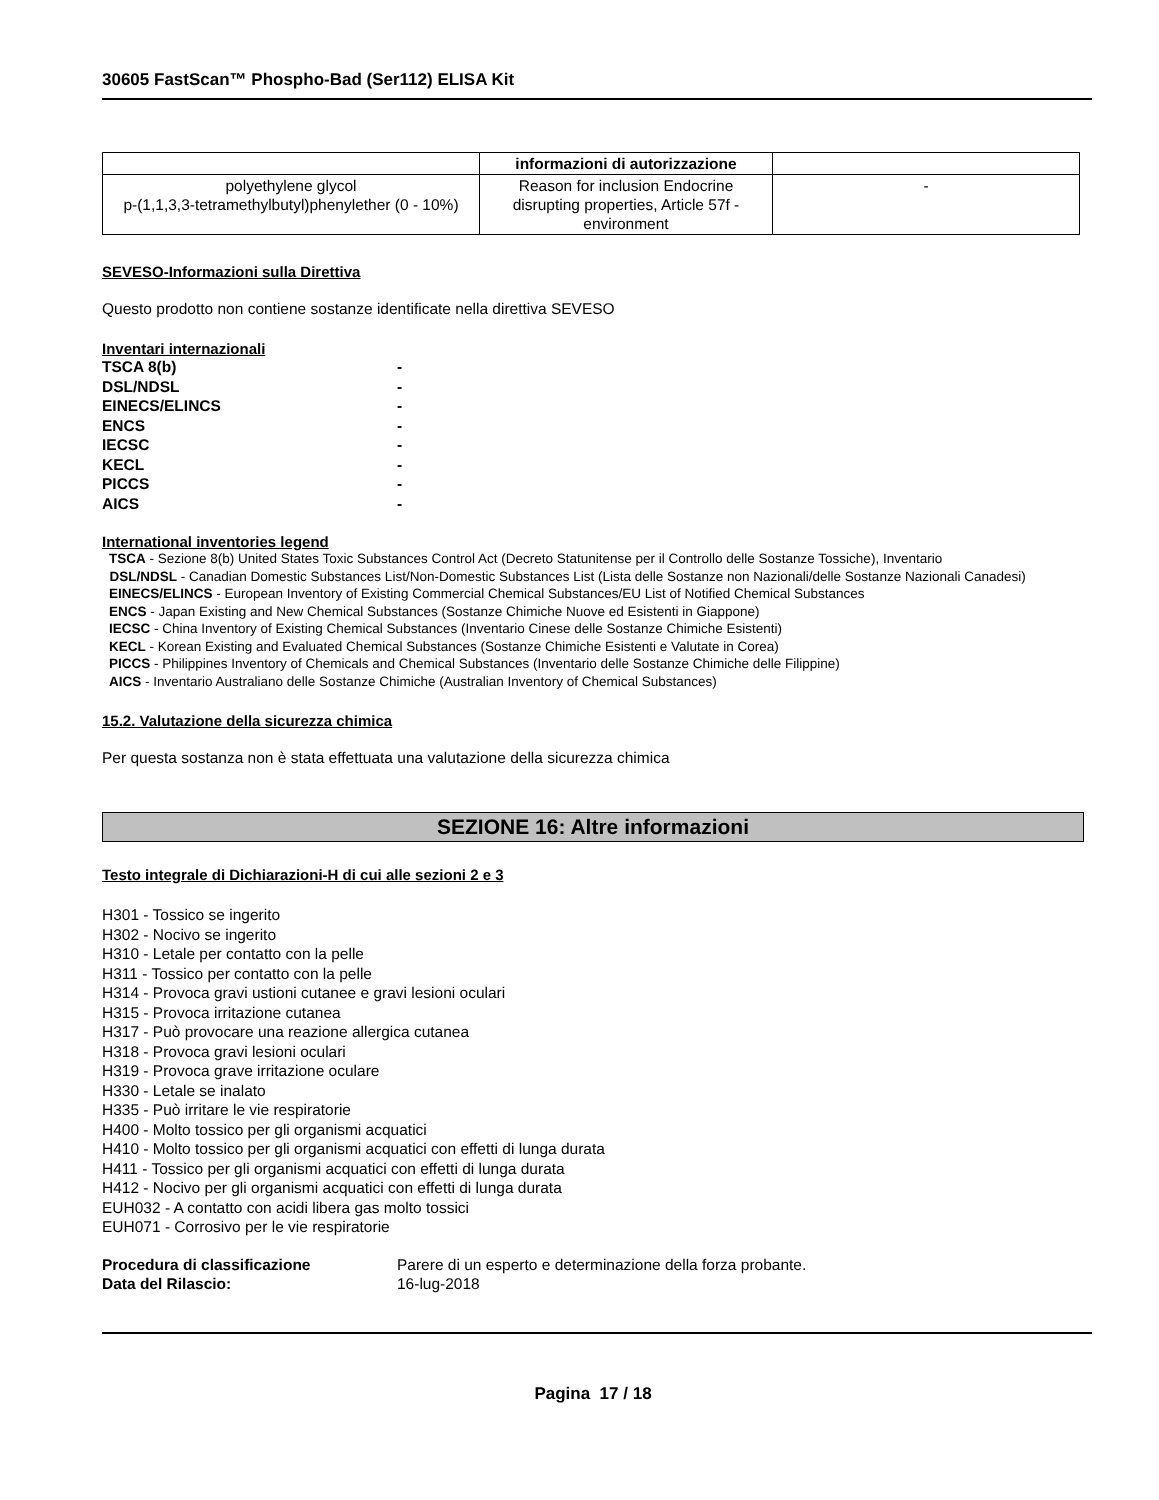30605 FastScan™ Phospho-Bad (Ser112) ELISA Kit
| | informazioni di autorizzazione | |
| --- | --- | --- |
| polyethylene glycol p-(1,1,3,3-tetramethylbutyl)phenylether (0 - 10%) | Reason for inclusion Endocrine disrupting properties, Article 57f - environment | - |
SEVESO-Informazioni sulla Direttiva
Questo prodotto non contiene sostanze identificate nella direttiva SEVESO
Inventari internazionali
| TSCA 8(b) | - |
| DSL/NDSL | - |
| EINECS/ELINCS | - |
| ENCS | - |
| IECSC | - |
| KECL | - |
| PICCS | - |
| AICS | - |
International inventories legend
TSCA - Sezione 8(b) United States Toxic Substances Control Act (Decreto Statunitense per il Controllo delle Sostanze Tossiche), Inventario
DSL/NDSL - Canadian Domestic Substances List/Non-Domestic Substances List (Lista delle Sostanze non Nazionali/delle Sostanze Nazionali Canadesi)
EINECS/ELINCS - European Inventory of Existing Commercial Chemical Substances/EU List of Notified Chemical Substances
ENCS - Japan Existing and New Chemical Substances (Sostanze Chimiche Nuove ed Esistenti in Giappone)
IECSC - China Inventory of Existing Chemical Substances (Inventario Cinese delle Sostanze Chimiche Esistenti)
KECL - Korean Existing and Evaluated Chemical Substances (Sostanze Chimiche Esistenti e Valutate in Corea)
PICCS - Philippines Inventory of Chemicals and Chemical Substances (Inventario delle Sostanze Chimiche delle Filippine)
AICS - Inventario Australiano delle Sostanze Chimiche (Australian Inventory of Chemical Substances)
15.2. Valutazione della sicurezza chimica
Per questa sostanza non è stata effettuata una valutazione della sicurezza chimica
SEZIONE 16: Altre informazioni
Testo integrale di Dichiarazioni-H di cui alle sezioni 2 e 3
H301 - Tossico se ingerito
H302 - Nocivo se ingerito
H310 - Letale per contatto con la pelle
H311 - Tossico per contatto con la pelle
H314 - Provoca gravi ustioni cutanee e gravi lesioni oculari
H315 - Provoca irritazione cutanea
H317 - Può provocare una reazione allergica cutanea
H318 - Provoca gravi lesioni oculari
H319 - Provoca grave irritazione oculare
H330 - Letale se inalato
H335 - Può irritare le vie respiratorie
H400 - Molto tossico per gli organismi acquatici
H410 - Molto tossico per gli organismi acquatici con effetti di lunga durata
H411 - Tossico per gli organismi acquatici con effetti di lunga durata
H412 - Nocivo per gli organismi acquatici con effetti di lunga durata
EUH032 - A contatto con acidi libera gas molto tossici
EUH071 - Corrosivo per le vie respiratorie
| Procedura di classificazione | Parere di un esperto e determinazione della forza probante. |
| Data del Rilascio: | 16-lug-2018 |
Pagina 17 / 18